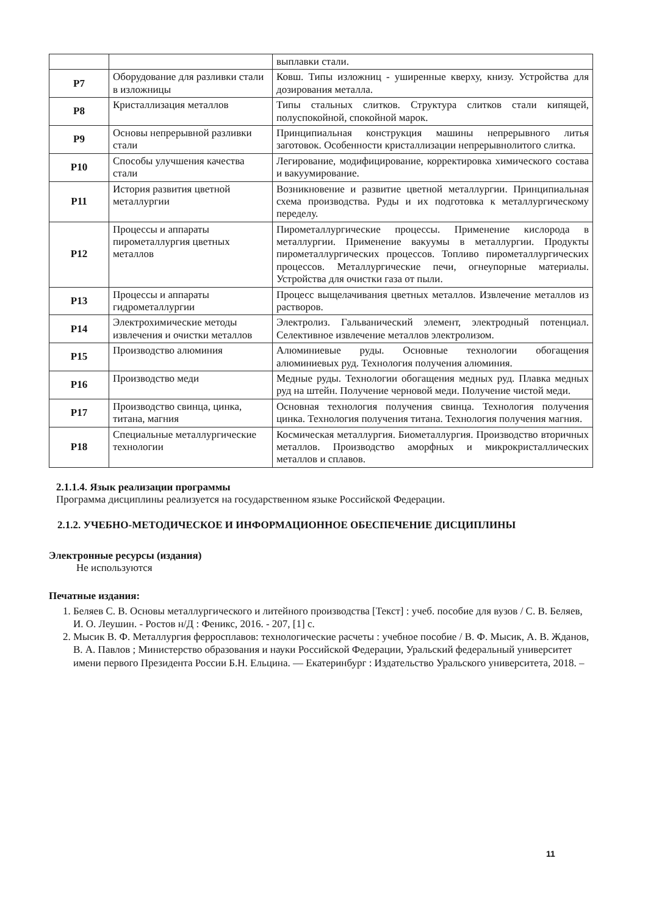| | | выплавки стали. |
| P7 | Оборудование для разливки стали в изложницы | Ковш. Типы изложниц - уширенные кверху, книзу. Устройства для дозирования металла. |
| P8 | Кристаллизация металлов | Типы стальных слитков. Структура слитков стали кипящей, полуспокойной, спокойной марок. |
| P9 | Основы непрерывной разливки стали | Принципиальная конструкция машины непрерывного литья заготовок. Особенности кристаллизации непрерывнолитого слитка. |
| P10 | Способы улучшения качества стали | Легирование, модифицирование, корректировка химического состава и вакуумирование. |
| P11 | История развития цветной металлургии | Возникновение и развитие цветной металлургии. Принципиальная схема производства. Руды и их подготовка к металлургическому переделу. |
| P12 | Процессы и аппараты пирометаллургия цветных металлов | Пирометаллургические процессы. Применение кислорода в металлургии. Применение вакуумы в металлургии. Продукты пирометаллургических процессов. Топливо пирометаллургических процессов. Металлургические печи, огнеупорные материалы. Устройства для очистки газа от пыли. |
| P13 | Процессы и аппараты гидрометаллургии | Процесс выщелачивания цветных металлов. Извлечение металлов из растворов. |
| P14 | Электрохимические методы извлечения и очистки металлов | Электролиз. Гальванический элемент, электродный потенциал. Селективное извлечение металлов электролизом. |
| P15 | Производство алюминия | Алюминиевые руды. Основные технологии обогащения алюминиевых руд. Технология получения алюминия. |
| P16 | Производство меди | Медные руды. Технологии обогащения медных руд. Плавка медных руд на штейн. Получение черновой меди. Получение чистой меди. |
| P17 | Производство свинца, цинка, титана, магния | Основная технология получения свинца. Технология получения цинка. Технология получения титана. Технология получения магния. |
| P18 | Специальные металлургические технологии | Космическая металлургия. Биометаллургия. Производство вторичных металлов. Производство аморфных и микрокристаллических металлов и сплавов. |
2.1.1.4. Язык реализации программы
Программа дисциплины реализуется на государственном языке Российской Федерации.
2.1.2. УЧЕБНО-МЕТОДИЧЕСКОЕ И ИНФОРМАЦИОННОЕ ОБЕСПЕЧЕНИЕ ДИСЦИПЛИНЫ
Электронные ресурсы (издания)
Не используются
Печатные издания:
1. Беляев С. В. Основы металлургического и литейного производства [Текст] : учеб. пособие для вузов / С. В. Беляев, И. О. Леушин. - Ростов н/Д : Феникс, 2016. - 207, [1] с.
2. Мысик В. Ф. Металлургия ферросплавов: технологические расчеты : учебное пособие / В. Ф. Мысик, А. В. Жданов, В. А. Павлов ; Министерство образования и науки Российской Федерации, Уральский федеральный университет имени первого Президента России Б.Н. Ельцина. — Екатеринбург : Издательство Уральского университета, 2018. –
11